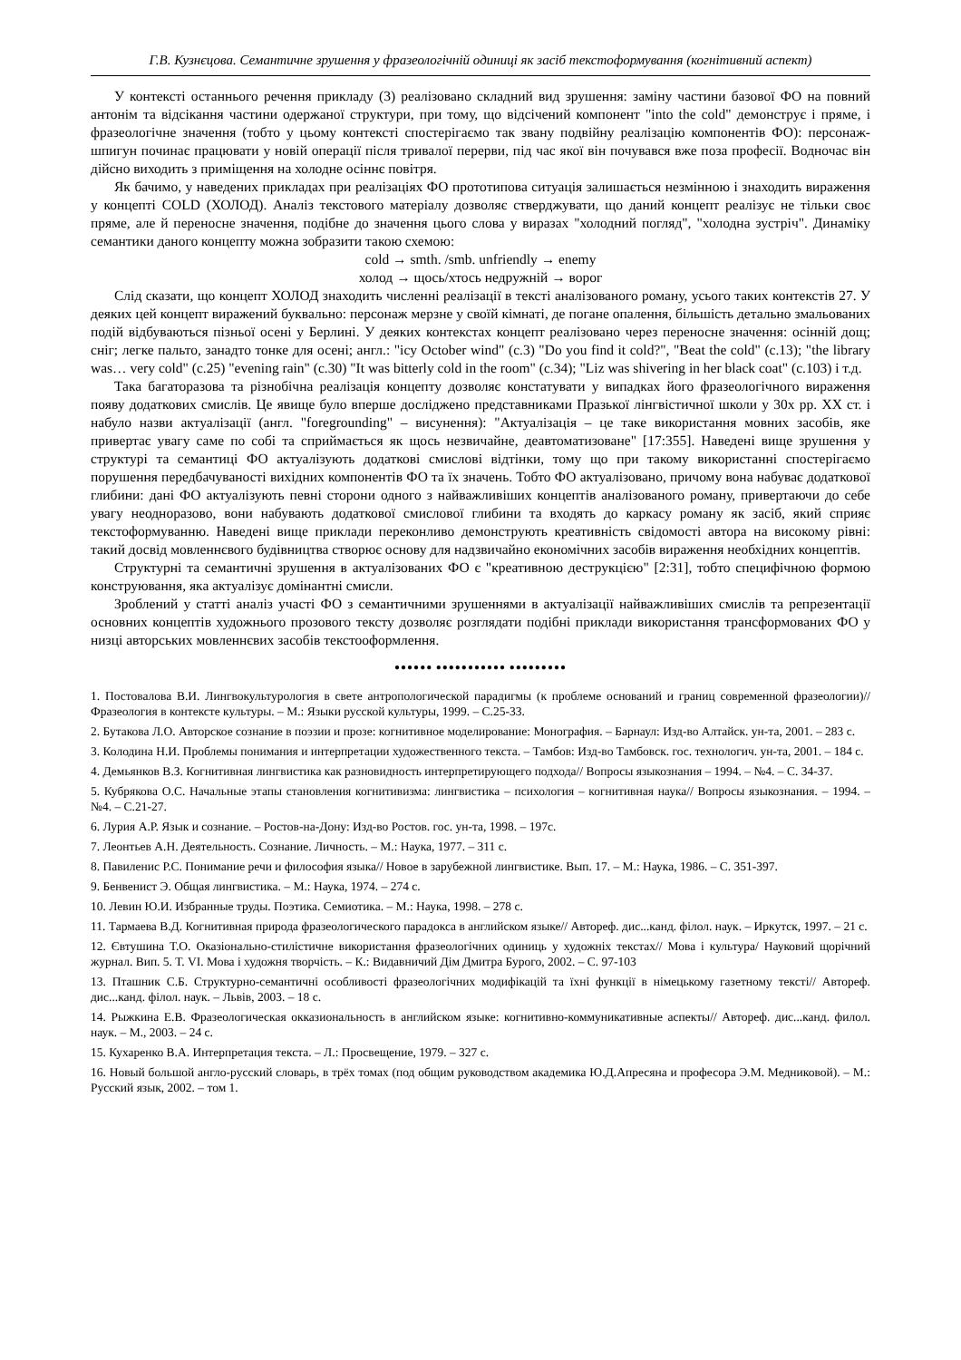Г.В. Кузнєцова. Семантичне зрушення у фразеологічній одиниці як засіб текстоформування (когнітивний аспект)
У контексті останнього речення прикладу (3) реалізовано складний вид зрушення: заміну частини базової ФО на повний антонім та відсікання частини одержаної структури, при тому, що відсічений компонент "into the cold" демонструє і пряме, і фразеологічне значення (тобто у цьому контексті спостерігаємо так звану подвійну реалізацію компонентів ФО): персонаж-шпигун починає працювати у новій операції після тривалої перерви, під час якої він почувався вже поза професії. Водночас він дійсно виходить з приміщення на холодне осіннє повітря.
Як бачимо, у наведених прикладах при реалізаціях ФО прототипова ситуація залишається незмінною і знаходить вираження у концепті COLD (ХОЛОД). Аналіз текстового матеріалу дозволяє стверджувати, що даний концепт реалізує не тільки своє пряме, але й переносне значення, подібне до значення цього слова у виразах "холодний погляд", "холодна зустріч". Динаміку семантики даного концепту можна зобразити такою схемою:
cold → smth. /smb. unfriendly → enemy
холод → щось/хтось недружній → ворог
Слід сказати, що концепт ХОЛОД знаходить численні реалізації в тексті аналізованого роману, усього таких контекстів 27. У деяких цей концепт виражений буквально: персонаж мерзне у своїй кімнаті, де погане опалення, більшість детально змальованих подій відбуваються пізньої осені у Берлині. У деяких контекстах концепт реалізовано через переносне значення: осінній дощ; сніг; легке пальто, занадто тонке для осені; англ.: "icy October wind" (c.3) "Do you find it cold?", "Beat the cold" (c.13); "the library was… very cold" (c.25) "evening rain" (c.30) "It was bitterly cold in the room" (c.34); "Liz was shivering in her black coat" (c.103) і т.д.
Така багаторазова та різнобічна реалізація концепту дозволяє констатувати у випадках його фразеологічного вираження появу додаткових смислів. Це явище було вперше досліджено представниками Празької лінгвістичної школи у 30х рр. ХХ ст. і набуло назви актуалізації (англ. "foregrounding" – висунення): "Актуалізація – це таке використання мовних засобів, яке привертає увагу саме по собі та сприймається як щось незвичайне, деавтоматизоване" [17:355]. Наведені вище зрушення у структурі та семантиці ФО актуалізують додаткові смислові відтінки, тому що при такому використанні спостерігаємо порушення передбачуваності вихідних компонентів ФО та їх значень. Тобто ФО актуалізовано, причому вона набуває додаткової глибини: дані ФО актуалізують певні сторони одного з найважливіших концептів аналізованого роману, привертаючи до себе увагу неодноразово, вони набувають додаткової смислової глибини та входять до каркасу роману як засіб, який сприяє текстоформуванню. Наведені вище приклади переконливо демонструють креативність свідомості автора на високому рівні: такий досвід мовленнєвого будівництва створює основу для надзвичайно економічних засобів вираження необхідних концептів.
Структурні та семантичні зрушення в актуалізованих ФО є "креативною деструкцією" [2:31], тобто специфічною формою конструювання, яка актуалізує домінантні смисли.
Зроблений у статті аналіз участі ФО з семантичними зрушеннями в актуалізації найважливіших смислів та репрезентації основних концептів художнього прозового тексту дозволяє розглядати подібні приклади використання трансформованих ФО у низці авторських мовленнєвих засобів текстооформлення.
●●●●●● ●●●●●●●●●●● ●●●●●●●●●
1. Постовалова В.И. Лингвокультурология в свете антропологической парадигмы (к проблеме оснований и границ современной фразеологии)//Фразеология в контексте культуры. – М.: Языки русской культуры, 1999. – С.25-33.
2. Бутакова Л.О. Авторское сознание в поэзии и прозе: когнитивное моделирование: Монография. – Барнаул: Изд-во Алтайск. ун-та, 2001. – 283 с.
3. Колодина Н.И. Проблемы понимания и интерпретации художественного текста. – Тамбов: Изд-во Тамбовск. гос. технологич. ун-та, 2001. – 184 с.
4. Демьянков В.З. Когнитивная лингвистика как разновидность интерпретирующего подхода// Вопросы языкознания – 1994. – №4. – С. 34-37.
5. Кубрякова О.С. Начальные этапы становления когнитивизма: лингвистика – психология – когнитивная наука// Вопросы языкознания. – 1994. – №4. – С.21-27.
6. Лурия А.Р. Язык и сознание. – Ростов-на-Дону: Изд-во Ростов. гос. ун-та, 1998. – 197с.
7. Леонтьев А.Н. Деятельность. Сознание. Личность. – М.: Наука, 1977. – 311 с.
8. Павиленис Р.С. Понимание речи и философия языка// Новое в зарубежной лингвистике. Вып. 17. – М.: Наука, 1986. – С. 351-397.
9. Бенвенист Э. Общая лингвистика. – М.: Наука, 1974. – 274 с.
10. Левин Ю.И. Избранные труды. Поэтика. Семиотика. – М.: Наука, 1998. – 278 с.
11. Тармаева В.Д. Когнитивная природа фразеологического парадокса в английском языке// Автореф. дис...канд. філол. наук. – Иркутск, 1997. – 21 с.
12. Євтушина Т.О. Оказіонально-стилістичне використання фразеологічних одиниць у художніх текстах// Мова і культура/ Науковий щорічний журнал. Вип. 5. Т. VI. Мова і художня творчість. – К.: Видавничий Дім Дмитра Бурого, 2002. – С. 97-103
13. Пташник С.Б. Структурно-семантичні особливості фразеологічних модифікацій та їхні функції в німецькому газетному тексті// Автореф. дис...канд. філол. наук. – Львів, 2003. – 18 с.
14. Рыжкина Е.В. Фразеологическая окказиональность в английском языке: когнитивно-коммуникативные аспекты// Автореф. дис...канд. филол. наук. – М., 2003. – 24 с.
15. Кухаренко В.А. Интерпретация текста. – Л.: Просвещение, 1979. – 327 с.
16. Новый большой англо-русский словарь, в трёх томах (под общим руководством академика Ю.Д.Апресяна и професора Э.М. Медниковой). – М.: Русский язык, 2002. – том 1.